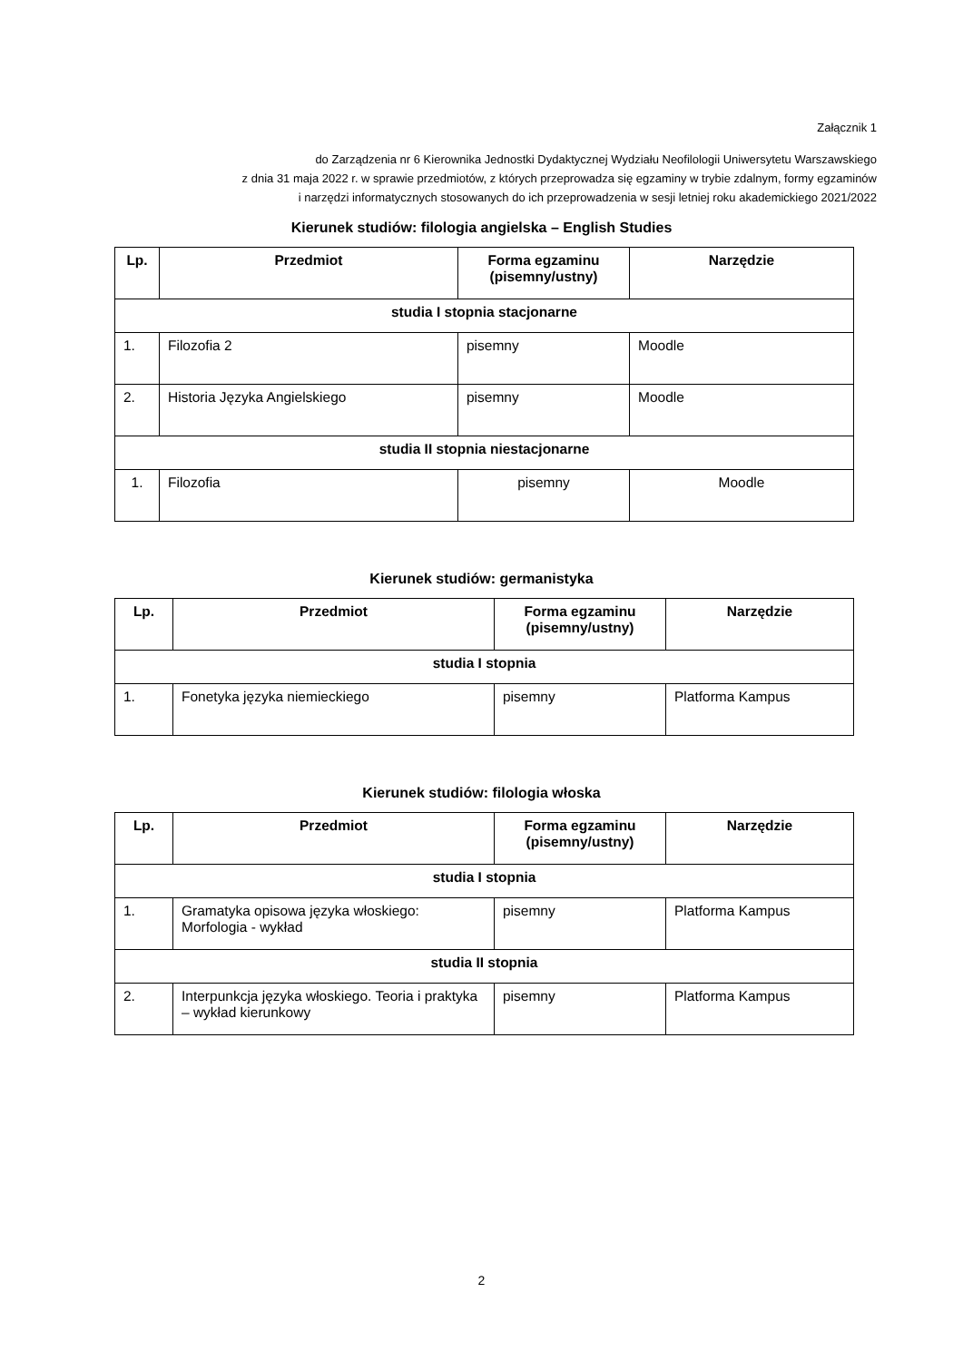Załącznik 1
do Zarządzenia nr 6 Kierownika Jednostki Dydaktycznej Wydziału Neofilologii Uniwersytetu Warszawskiego
z dnia 31 maja 2022 r. w sprawie przedmiotów, z których przeprowadza się egzaminy w trybie zdalnym, formy egzaminów
i narzędzi informatycznych stosowanych do ich przeprowadzenia w sesji letniej roku akademickiego 2021/2022
Kierunek studiów: filologia angielska – English Studies
| Lp. | Przedmiot | Forma egzaminu (pisemny/ustny) | Narzędzie |
| --- | --- | --- | --- |
| studia I stopnia stacjonarne | | | |
| 1. | Filozofia 2 | pisemny | Moodle |
| 2. | Historia Języka Angielskiego | pisemny | Moodle |
| studia II stopnia niestacjonarne | | | |
| 1. | Filozofia | pisemny | Moodle |
Kierunek studiów: germanistyka
| Lp. | Przedmiot | Forma egzaminu (pisemny/ustny) | Narzędzie |
| --- | --- | --- | --- |
| studia I stopnia | | | |
| 1. | Fonetyka języka niemieckiego | pisemny | Platforma Kampus |
Kierunek studiów: filologia włoska
| Lp. | Przedmiot | Forma egzaminu (pisemny/ustny) | Narzędzie |
| --- | --- | --- | --- |
| studia I stopnia | | | |
| 1. | Gramatyka opisowa języka włoskiego: Morfologia - wykład | pisemny | Platforma Kampus |
| studia II stopnia | | | |
| 2. | Interpunkcja języka włoskiego. Teoria i praktyka – wykład kierunkowy | pisemny | Platforma Kampus |
2